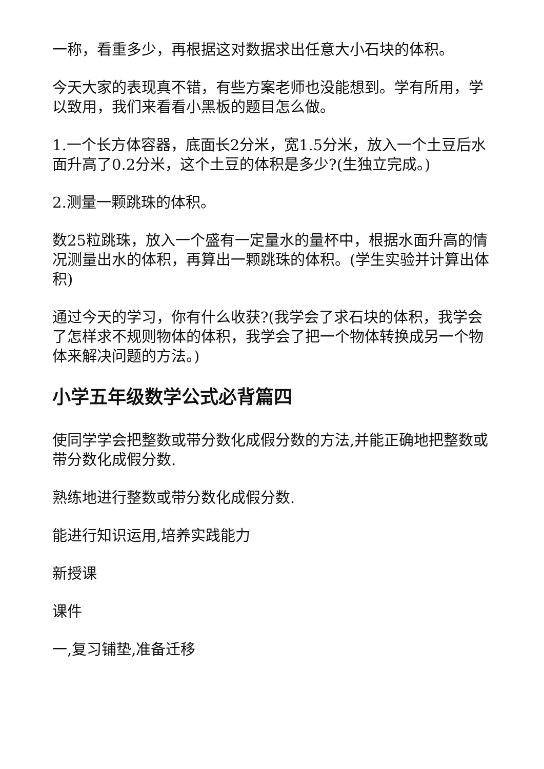一称，看重多少，再根据这对数据求出任意大小石块的体积。
今天大家的表现真不错，有些方案老师也没能想到。学有所用，学以致用，我们来看看小黑板的题目怎么做。
1.一个长方体容器，底面长2分米，宽1.5分米，放入一个土豆后水面升高了0.2分米，这个土豆的体积是多少?(生独立完成。)
2.测量一颗跳珠的体积。
数25粒跳珠，放入一个盛有一定量水的量杯中，根据水面升高的情况测量出水的体积，再算出一颗跳珠的体积。(学生实验并计算出体积)
通过今天的学习，你有什么收获?(我学会了求石块的体积，我学会了怎样求不规则物体的体积，我学会了把一个物体转换成另一个物体来解决问题的方法。)
小学五年级数学公式必背篇四
使同学学会把整数或带分数化成假分数的方法,并能正确地把整数或带分数化成假分数.
熟练地进行整数或带分数化成假分数.
能进行知识运用,培养实践能力
新授课
课件
一,复习铺垫,准备迁移